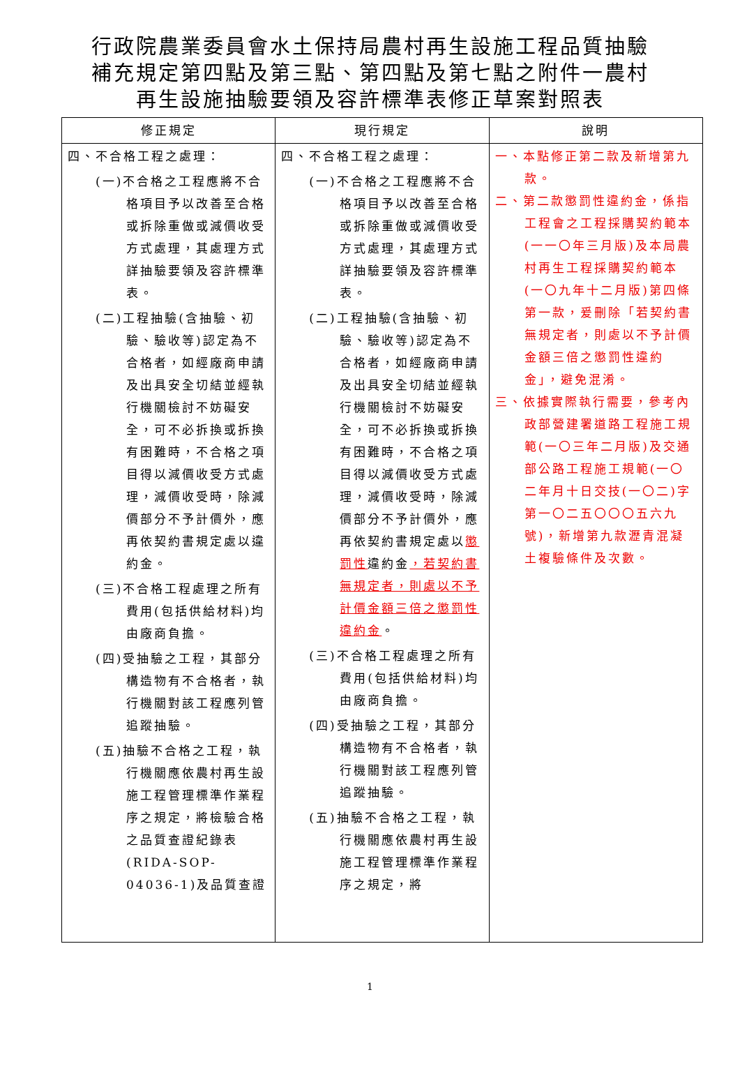行政院農業委員會水土保持局農村再生設施工程品質抽驗
補充規定第四點及第三點、第四點及第七點之附件一農村
再生設施抽驗要領及容許標準表修正草案對照表
| 修正規定 | 現行規定 | 說明 |
| --- | --- | --- |
| 四、不合格工程之處理： (一)不合格之工程應將不合格項目予以改善至合格或拆除重做或減價收受方式處理，其處理方式詳抽驗要領及容許標準表。 (二)工程抽驗(含抽驗、初驗、驗收等)認定為不合格者，如經廠商申請及出具安全切結並經執行機關檢討不妨礙安全，可不必拆換或拆換有困難時，不合格之項目得以減價收受方式處理，減價收受時，除減價部分不予計價外，應再依契約書規定處以違約金。 (三)不合格工程處理之所有費用(包括供給材料)均由廠商負擔。 (四)受抽驗之工程，其部分構造物有不合格者，執行機關對該工程應列管追蹤抽驗。 (五)抽驗不合格之工程，執行機關應依農村再生設施工程管理標準作業程序之規定，將檢驗合格之品質查證紀錄表(RIDA-SOP-04036-1)及品質查證 | 四、不合格工程之處理： (一)不合格之工程應將不合格項目予以改善至合格或拆除重做或減價收受方式處理，其處理方式詳抽驗要領及容許標準表。 (二)工程抽驗(含抽驗、初驗、驗收等)認定為不合格者，如經廠商申請及出具安全切結並經執行機關檢討不妨礙安全，可不必拆換或拆換有困難時，不合格之項目得以減價收受方式處理，減價收受時，除減價部分不予計價外，應再依契約書規定處以 懲罰性 違約金 ，若契約書無規定者，則處以不予計價金額三倍之懲罰性違約金 。 (三)不合格工程處理之所有費用(包括供給材料)均由廠商負擔。 (四)受抽驗之工程，其部分構造物有不合格者，執行機關對該工程應列管追蹤抽驗。 (五)抽驗不合格之工程，執行機關應依農村再生設施工程管理標準作業程序之規定，將 | 一、本點修正第二款及新增第九款。 二、第二款懲罰性違約金，係指工程會之工程採購契約範本(一一〇年三月版)及本局農村再生工程採購契約範本(一〇九年十二月版)第四條第一款，爰刪除「若契約書無規定者，則處以不予計價金額三倍之懲罰性違約金」，避免混淆。 三、依據實際執行需要，參考內政部營建署道路工程施工規範(一〇三年二月版)及交通部公路工程施工規範(一〇二年月十日交技(一〇二)字第一〇二五〇〇〇五六九號)，新增第九款瀝青混凝土複驗條件及次數。 |
1